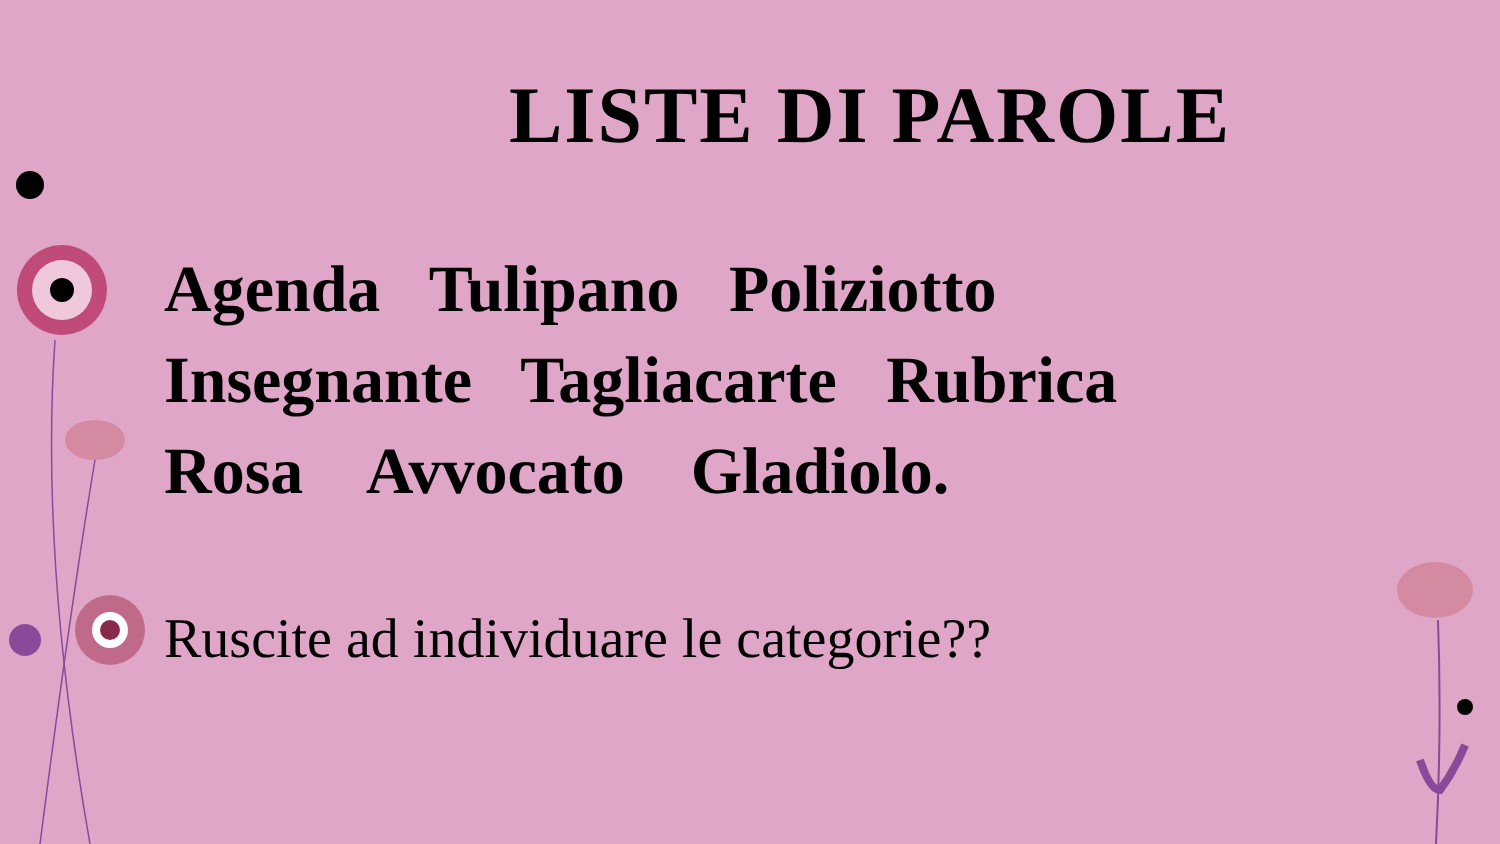LISTE DI PAROLE
Agenda Tulipano Poliziotto Insegnante Tagliacarte Rubrica Rosa Avvocato Gladiolo.
Ruscite ad individuare le categorie??